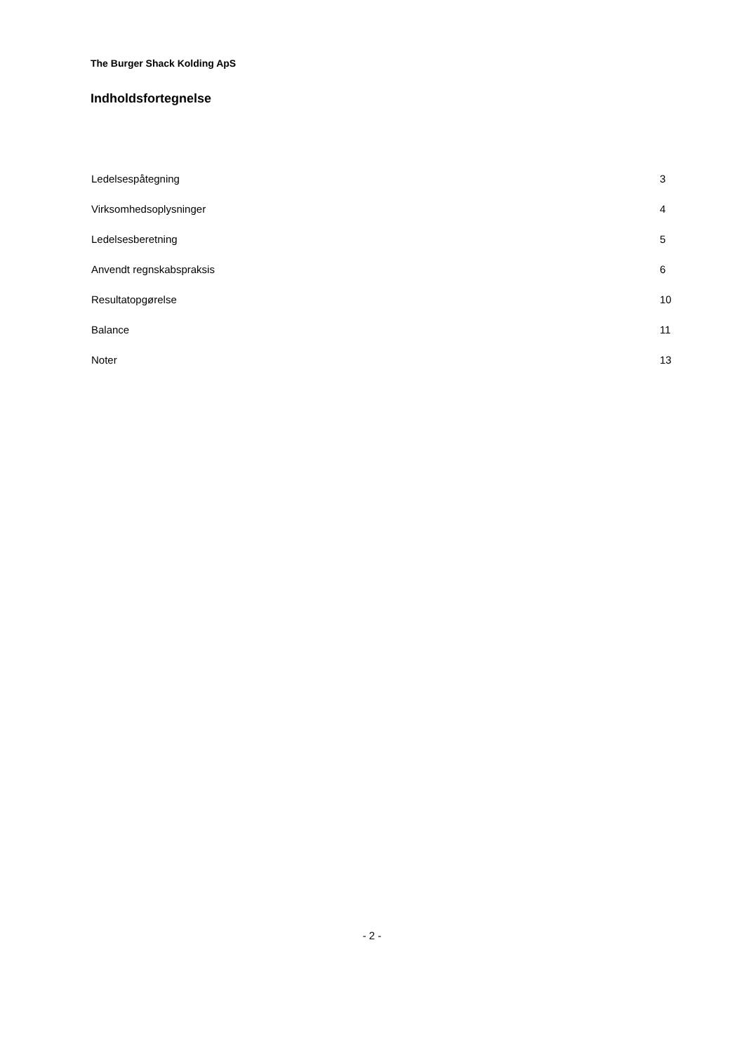The Burger Shack Kolding ApS
Indholdsfortegnelse
| Ledelsespåtegning | 3 |
| Virksomhedsoplysninger | 4 |
| Ledelsesberetning | 5 |
| Anvendt regnskabspraksis | 6 |
| Resultatopgørelse | 10 |
| Balance | 11 |
| Noter | 13 |
- 2 -